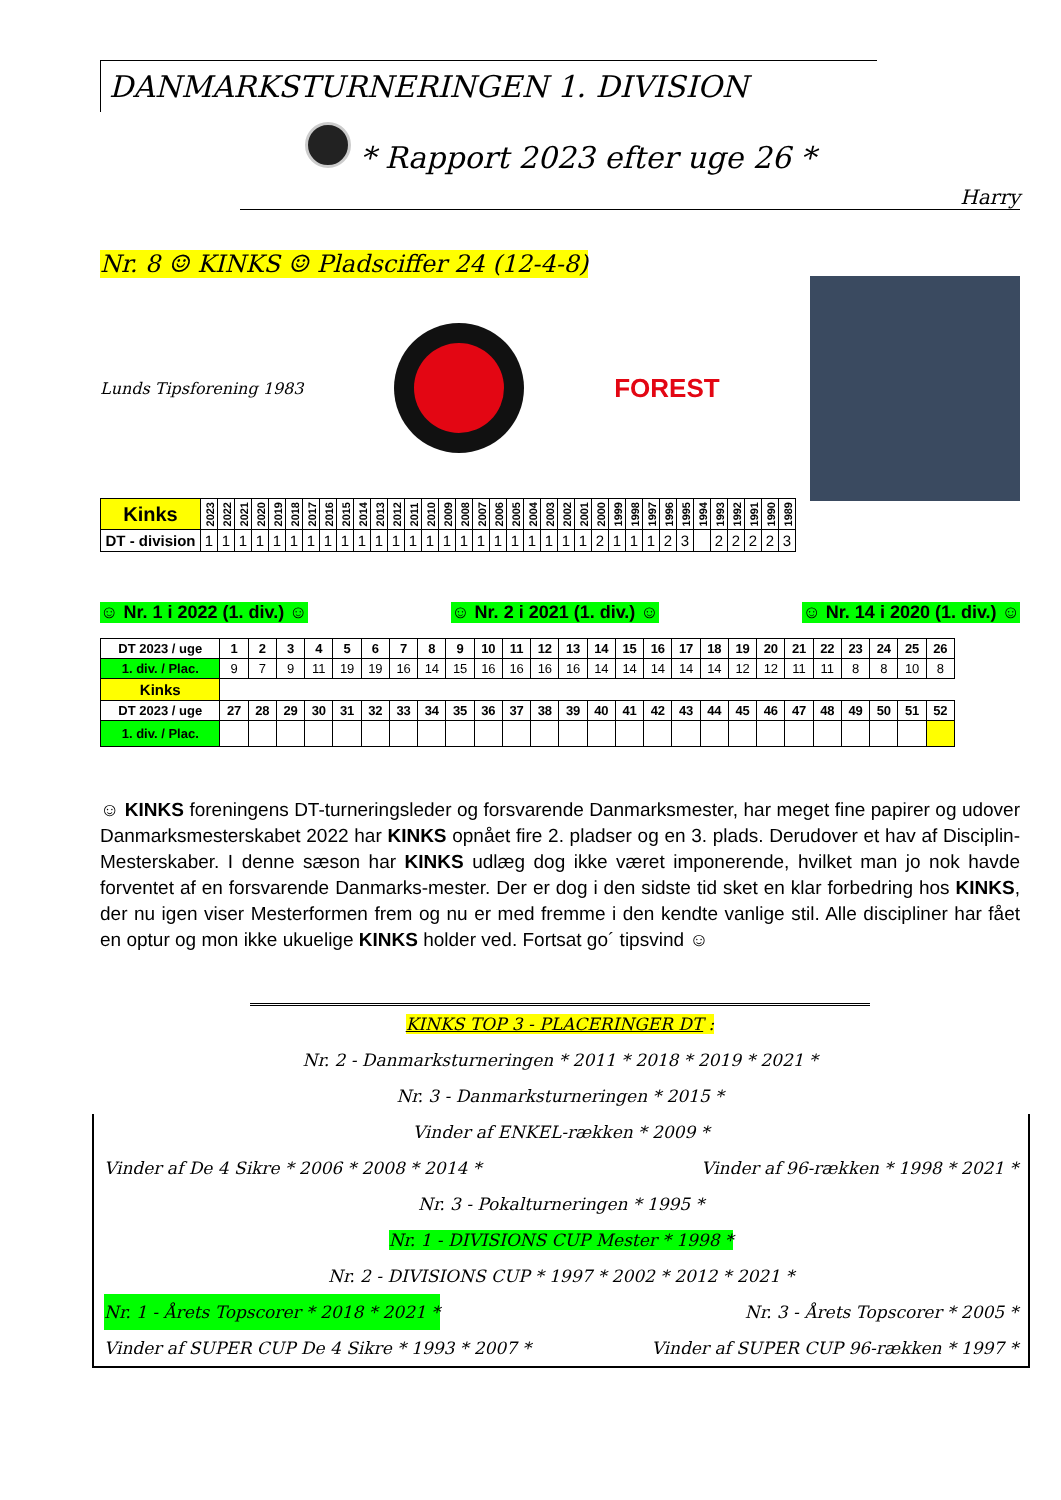DANMARKSTURNERINGEN 1. DIVISION
* Rapport 2023 efter uge 26 *
Harry
Nr. 8 ☺ KINKS ☺ Pladsciffer 24 (12-4-8)
Lunds Tipsforening 1983
FOREST
| Kinks | 2023 | 2022 | 2021 | 2020 | 2019 | 2018 | 2017 | 2016 | 2015 | 2014 | 2013 | 2012 | 2011 | 2010 | 2009 | 2008 | 2007 | 2006 | 2005 | 2004 | 2003 | 2002 | 2001 | 2000 | 1999 | 1998 | 1997 | 1996 | 1995 | 1994 | 1993 | 1992 | 1991 | 1990 | 1989 |
| --- | --- | --- | --- | --- | --- | --- | --- | --- | --- | --- | --- | --- | --- | --- | --- | --- | --- | --- | --- | --- | --- | --- | --- | --- | --- | --- | --- | --- | --- | --- | --- | --- | --- | --- | --- |
| DT - division | 1 | 1 | 1 | 1 | 1 | 1 | 1 | 1 | 1 | 1 | 1 | 1 | 1 | 1 | 1 | 1 | 1 | 1 | 1 | 1 | 1 | 1 | 1 | 2 | 1 | 1 | 1 | 2 | 3 | | 2 | 2 | 2 | 2 | 3 |
☺ Nr. 1 i 2022 (1. div.) ☺ ☺ Nr. 2 i 2021 (1. div.) ☺ ☺ Nr. 14 i 2020 (1. div.) ☺
| DT 2023 / uge | 1 | 2 | 3 | 4 | 5 | 6 | 7 | 8 | 9 | 10 | 11 | 12 | 13 | 14 | 15 | 16 | 17 | 18 | 19 | 20 | 21 | 22 | 23 | 24 | 25 | 26 |
| --- | --- | --- | --- | --- | --- | --- | --- | --- | --- | --- | --- | --- | --- | --- | --- | --- | --- | --- | --- | --- | --- | --- | --- | --- | --- | --- |
| 1. div. / Plac. | 9 | 7 | 9 | 11 | 19 | 19 | 16 | 14 | 15 | 16 | 16 | 16 | 16 | 14 | 14 | 14 | 14 | 14 | 12 | 12 | 11 | 11 | 8 | 8 | 10 | 8 |
| Kinks | | | | | | | | | | | | | | | | | | | | | | | | | | |
| DT 2023 / uge | 27 | 28 | 29 | 30 | 31 | 32 | 33 | 34 | 35 | 36 | 37 | 38 | 39 | 40 | 41 | 42 | 43 | 44 | 45 | 46 | 47 | 48 | 49 | 50 | 51 | 52 |
| 1. div. / Plac. | | | | | | | | | | | | | | | | | | | | | | | | | | |
☺ KINKS foreningens DT-turneringsleder og forsvarende Danmarksmester, har meget fine papirer og udover Danmarksmesterskabet 2022 har KINKS opnået fire 2. pladser og en 3. plads. Derudover et hav af Disciplin-Mesterskaber. I denne sæson har KINKS udlæg dog ikke været imponerende, hvilket man jo nok havde forventet af en forsvarende Danmarks-mester. Der er dog i den sidste tid sket en klar forbedring hos KINKS, der nu igen viser Mesterformen frem og nu er med fremme i den kendte vanlige stil. Alle discipliner har fået en optur og mon ikke ukuelige KINKS holder ved. Fortsat go´ tipsvind ☺
KINKS TOP 3 - PLACERINGER DT :
Nr. 2 - Danmarksturneringen * 2011 * 2018 * 2019 * 2021 *
Nr. 3 - Danmarksturneringen * 2015 *
Vinder af ENKEL-rækken * 2009 *
Vinder af De 4 Sikre * 2006 * 2008 * 2014 * Vinder af 96-rækken * 1998 * 2021 *
Nr. 3 - Pokalturneringen * 1995 *
Nr. 1 - DIVISIONS CUP Mester * 1998 *
Nr. 2 - DIVISIONS CUP * 1997 * 2002 * 2012 * 2021 *
Nr. 1 - Årets Topscorer * 2018 * 2021 * Nr. 3 - Årets Topscorer * 2005 *
Vinder af SUPER CUP De 4 Sikre * 1993 * 2007 * Vinder af SUPER CUP 96-rækken * 1997 *